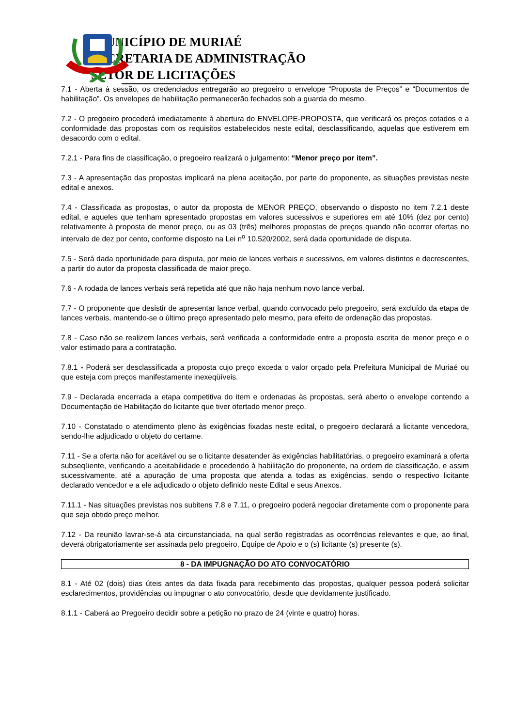MUNICÍPIO DE MURIAÉ
SECRETARIA DE ADMINISTRAÇÃO
SETOR DE LICITAÇÕES
7.1 - Aberta à sessão, os credenciados entregarão ao pregoeiro o envelope “Proposta de Preços” e “Documentos de habilitação”. Os envelopes de habilitação permanecerão fechados sob a guarda do mesmo.
7.2 - O pregoeiro procederá imediatamente à abertura do ENVELOPE-PROPOSTA, que verificará os preços cotados e a conformidade das propostas com os requisitos estabelecidos neste edital, desclassificando, aquelas que estiverem em desacordo com o edital.
7.2.1 - Para fins de classificação, o pregoeiro realizará o julgamento: “Menor preço por item”.
7.3 - A apresentação das propostas implicará na plena aceitação, por parte do proponente, as situações previstas neste edital e anexos.
7.4 - Classificada as propostas, o autor da proposta de MENOR PREÇO, observando o disposto no item 7.2.1 deste edital, e aqueles que tenham apresentado propostas em valores sucessivos e superiores em até 10% (dez por cento) relativamente à proposta de menor preço, ou as 03 (três) melhores propostas de preços quando não ocorrer ofertas no intervalo de dez por cento, conforme disposto na Lei n<sup>o</sup> 10.520/2002, será dada oportunidade de disputa.
7.5 - Será dada oportunidade para disputa, por meio de lances verbais e sucessivos, em valores distintos e decrescentes, a partir do autor da proposta classificada de maior preço.
7.6 - A rodada de lances verbais será repetida até que não haja nenhum novo lance verbal.
7.7 - O proponente que desistir de apresentar lance verbal, quando convocado pelo pregoeiro, será excluído da etapa de lances verbais, mantendo-se o último preço apresentado pelo mesmo, para efeito de ordenação das propostas.
7.8 - Caso não se realizem lances verbais, será verificada a conformidade entre a proposta escrita de menor preço e o valor estimado para a contratação.
7.8.1 - Poderá ser desclassificada a proposta cujo preço exceda o valor orçado pela Prefeitura Municipal de Muriaé ou que esteja com preços manifestamente inexeqüíveis.
7.9 - Declarada encerrada a etapa competitiva do item e ordenadas às propostas, será aberto o envelope contendo a Documentação de Habilitação do licitante que tiver ofertado menor preço.
7.10 - Constatado o atendimento pleno às exigências fixadas neste edital, o pregoeiro declarará a licitante vencedora, sendo-lhe adjudicado o objeto do certame.
7.11 - Se a oferta não for aceitável ou se o licitante desatender às exigências habilitatórias, o pregoeiro examinará a oferta subseqüente, verificando a aceitabilidade e procedendo à habilitação do proponente, na ordem de classificação, e assim sucessivamente, até a apuração de uma proposta que atenda a todas as exigências, sendo o respectivo licitante declarado vencedor e a ele adjudicado o objeto definido neste Edital e seus Anexos.
7.11.1 - Nas situações previstas nos subitens 7.8 e 7.11, o pregoeiro poderá negociar diretamente com o proponente para que seja obtido preço melhor.
7.12 - Da reunião lavrar-se-á ata circunstanciada, na qual serão registradas as ocorrências relevantes e que, ao final, deverá obrigatoriamente ser assinada pelo pregoeiro, Equipe de Apoio e o (s) licitante (s) presente (s).
8 - DA IMPUGNAÇÃO DO ATO CONVOCATÓRIO
8.1 - Até 02 (dois) dias úteis antes da data fixada para recebimento das propostas, qualquer pessoa poderá solicitar esclarecimentos, providências ou impugnar o ato convocatório, desde que devidamente justificado.
8.1.1 - Caberá ao Pregoeiro decidir sobre a petição no prazo de 24 (vinte e quatro) horas.